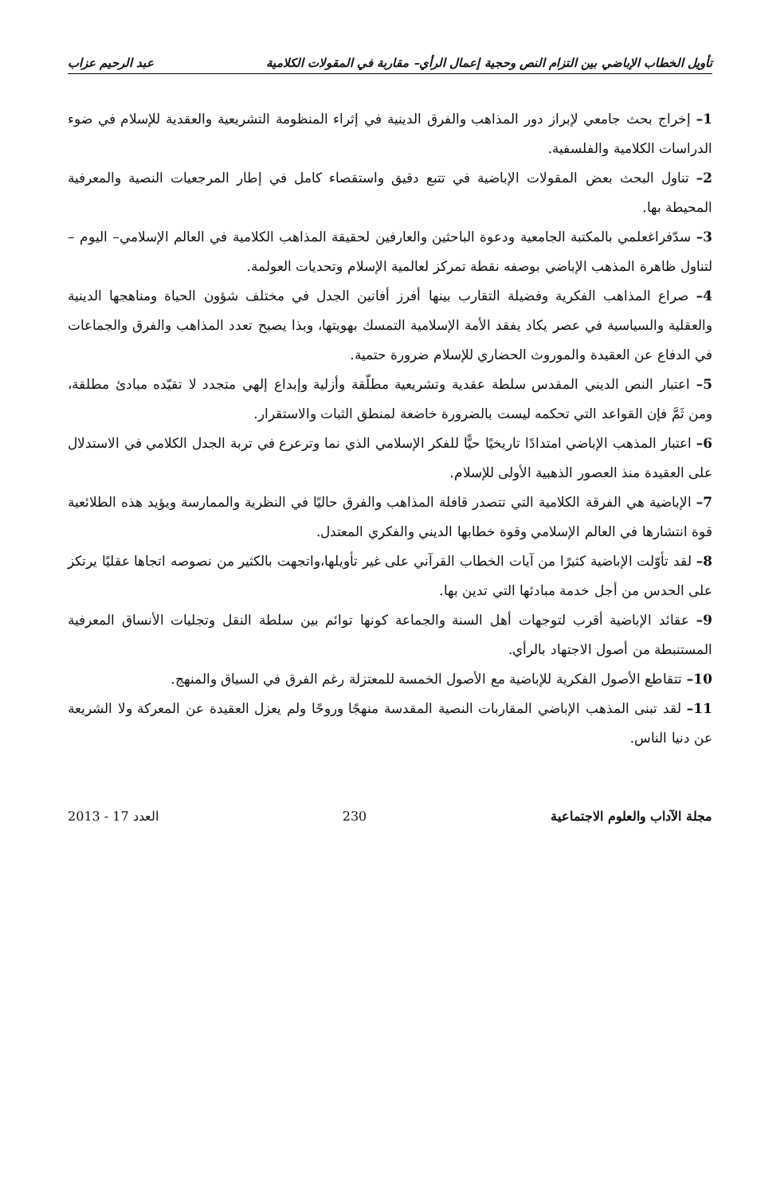تأويل الخطاب الإباضي بين التزام النص وحجية إعمال الرأي– مقاربة في المقولات الكلامية عبد الرحيم عزاب
1– إخراج بحث جامعي لإبراز دور المذاهب والفرق الدينية في إثراء المنظومة التشريعية والعقدية للإسلام في ضوء الدراسات الكلامية والفلسفية.
2– تناول البحث بعض المقولات الإباضية في تتبع دقيق واستقصاء كامل في إطار المرجعيات النصية والمعرفية المحيطة بها.
3– سدّفراغعلمي بالمكتبة الجامعية ودعوة الباحثين والعارفين لحقيقة المذاهب الكلامية في العالم الإسلامي– اليوم – لتناول ظاهرة المذهب الإباضي بوصفه نقطة تمركز لعالمية الإسلام وتحديات العولمة.
4– صراع المذاهب الفكرية وفضيلة التقارب بينها أفرز أفانين الجدل في مختلف شؤون الحياة ومناهجها الدينية والعقلية والسياسية في عصر يكاد يفقد الأمة الإسلامية التمسك بهويتها، وبذا يصبح تعدد المذاهب والفرق والجماعات في الدفاع عن العقيدة والموروث الحضاري للإسلام ضرورة حتمية.
5– اعتبار النص الديني المقدس سلطة عقدية وتشريعية مطلّقة وأزلية وإبداع إلهي متجدد لا تقيّده مبادئ مطلقة، ومن ثَمَّ فإن القواعد التي تحكمه ليست بالضرورة خاضعة لمنطق الثبات والاستقرار.
6– اعتبار المذهب الإباضي امتدادًا تاريخيًا حيًّا للفكر الإسلامي الذي نما وترعرع في تربة الجدل الكلامي في الاستدلال على العقيدة منذ العصور الذهبية الأولى للإسلام.
7– الإباضية هي الفرقة الكلامية التي تتصدر قافلة المذاهب والفرق حاليًا في النظرية والممارسة ويؤيد هذه الطلائعية قوة انتشارها في العالم الإسلامي وقوة خطابها الديني والفكري المعتدل.
8– لقد تأوّلت الإباضية كثيرًا من آيات الخطاب القرآني على غير تأويلها،واتجهت بالكثير من نصوصه اتجاها عقليًا يرتكز على الحدس من أجل خدمة مبادئها التي تدين بها.
9– عقائد الإباضية أقرب لتوجهات أهل السنة والجماعة كونها توائم بين سلطة النقل وتجليات الأنساق المعرفية المستنبطة من أصول الاجتهاد بالرأي.
10– تتقاطع الأصول الفكرية للإباضية مع الأصول الخمسة للمعتزلة رغم الفرق في السياق والمنهج.
11– لقد تبنى المذهب الإباضي المقاربات النصية المقدسة منهجًا وروحًا ولم يعزل العقيدة عن المعركة ولا الشريعة عن دنيا الناس.
مجلة الآداب والعلوم الاجتماعية 230 العدد 17 - 2013